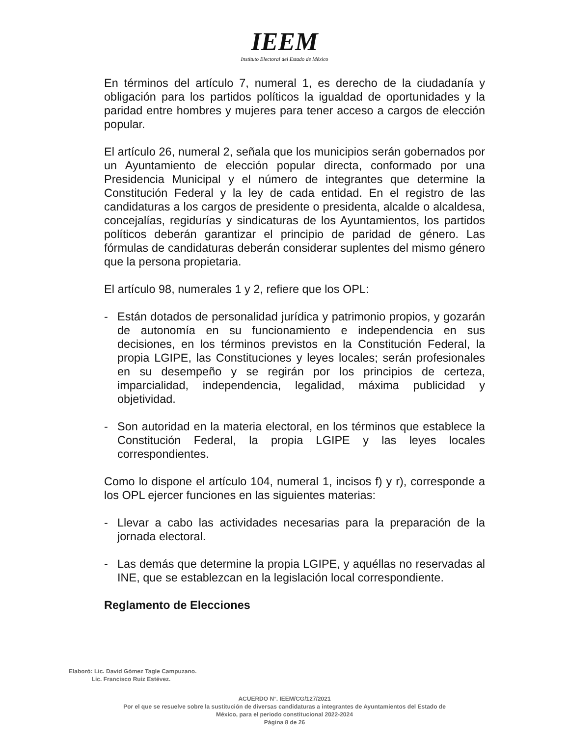IEEM
Instituto Electoral del Estado de México
En términos del artículo 7, numeral 1, es derecho de la ciudadanía y obligación para los partidos políticos la igualdad de oportunidades y la paridad entre hombres y mujeres para tener acceso a cargos de elección popular.
El artículo 26, numeral 2, señala que los municipios serán gobernados por un Ayuntamiento de elección popular directa, conformado por una Presidencia Municipal y el número de integrantes que determine la Constitución Federal y la ley de cada entidad. En el registro de las candidaturas a los cargos de presidente o presidenta, alcalde o alcaldesa, concejalías, regidurías y sindicaturas de los Ayuntamientos, los partidos políticos deberán garantizar el principio de paridad de género. Las fórmulas de candidaturas deberán considerar suplentes del mismo género que la persona propietaria.
El artículo 98, numerales 1 y 2, refiere que los OPL:
- Están dotados de personalidad jurídica y patrimonio propios, y gozarán de autonomía en su funcionamiento e independencia en sus decisiones, en los términos previstos en la Constitución Federal, la propia LGIPE, las Constituciones y leyes locales; serán profesionales en su desempeño y se regirán por los principios de certeza, imparcialidad, independencia, legalidad, máxima publicidad y objetividad.
- Son autoridad en la materia electoral, en los términos que establece la Constitución Federal, la propia LGIPE y las leyes locales correspondientes.
Como lo dispone el artículo 104, numeral 1, incisos f) y r), corresponde a los OPL ejercer funciones en las siguientes materias:
- Llevar a cabo las actividades necesarias para la preparación de la jornada electoral.
- Las demás que determine la propia LGIPE, y aquéllas no reservadas al INE, que se establezcan en la legislación local correspondiente.
Reglamento de Elecciones
Elaboró: Lic. David Gómez Tagle Campuzano.
Lic. Francisco Ruiz Estévez.
ACUERDO N°. IEEM/CG/127/2021
Por el que se resuelve sobre la sustitución de diversas candidaturas a integrantes de Ayuntamientos del Estado de
México, para el periodo constitucional 2022-2024
Página 8 de 26